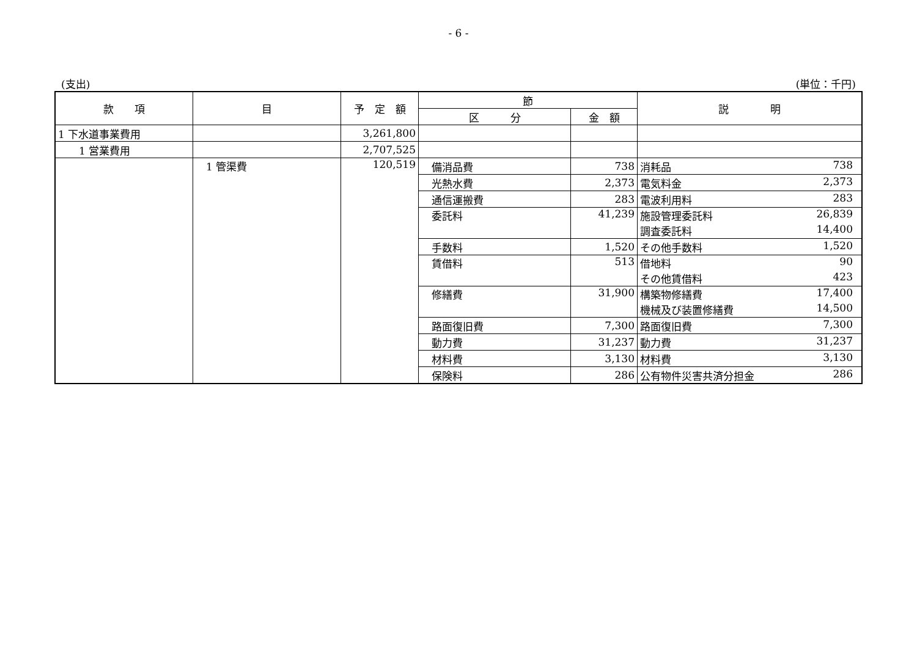- 6 -
(支出) (単位：千円)
| 款 項 | 目 | 予 定 額 | 節 | | 説 明 |
| --- | --- | --- | --- | --- | --- |
| | | | 区 分 | 金 額 | |
| 1 下水道事業費用 | | 3,261,800 | | | |
| 1 営業費用 | | 2,707,525 | | | |
| | 1 管渠費 | 120,519 | 備消品費 | 738 | 消耗品 738 |
| | | | 光熱水費 | 2,373 | 電気料金 2,373 |
| | | | 通信運搬費 | 283 | 電波利用料 283 |
| | | | 委託料 | 41,239 | 施設管理委託料 26,839 調査委託料 14,400 |
| | | | 手数料 | 1,520 | その他手数料 1,520 |
| | | | 賃借料 | 513 | 借地料 90 その他賃借料 423 |
| | | | 修繕費 | 31,900 | 構築物修繕費 17,400 機械及び装置修繕費 14,500 |
| | | | 路面復旧費 | 7,300 | 路面復旧費 7,300 |
| | | | 動力費 | 31,237 | 動力費 31,237 |
| | | | 材料費 | 3,130 | 材料費 3,130 |
| | | | 保険料 | 286 | 公有物件災害共済分担金 286 |